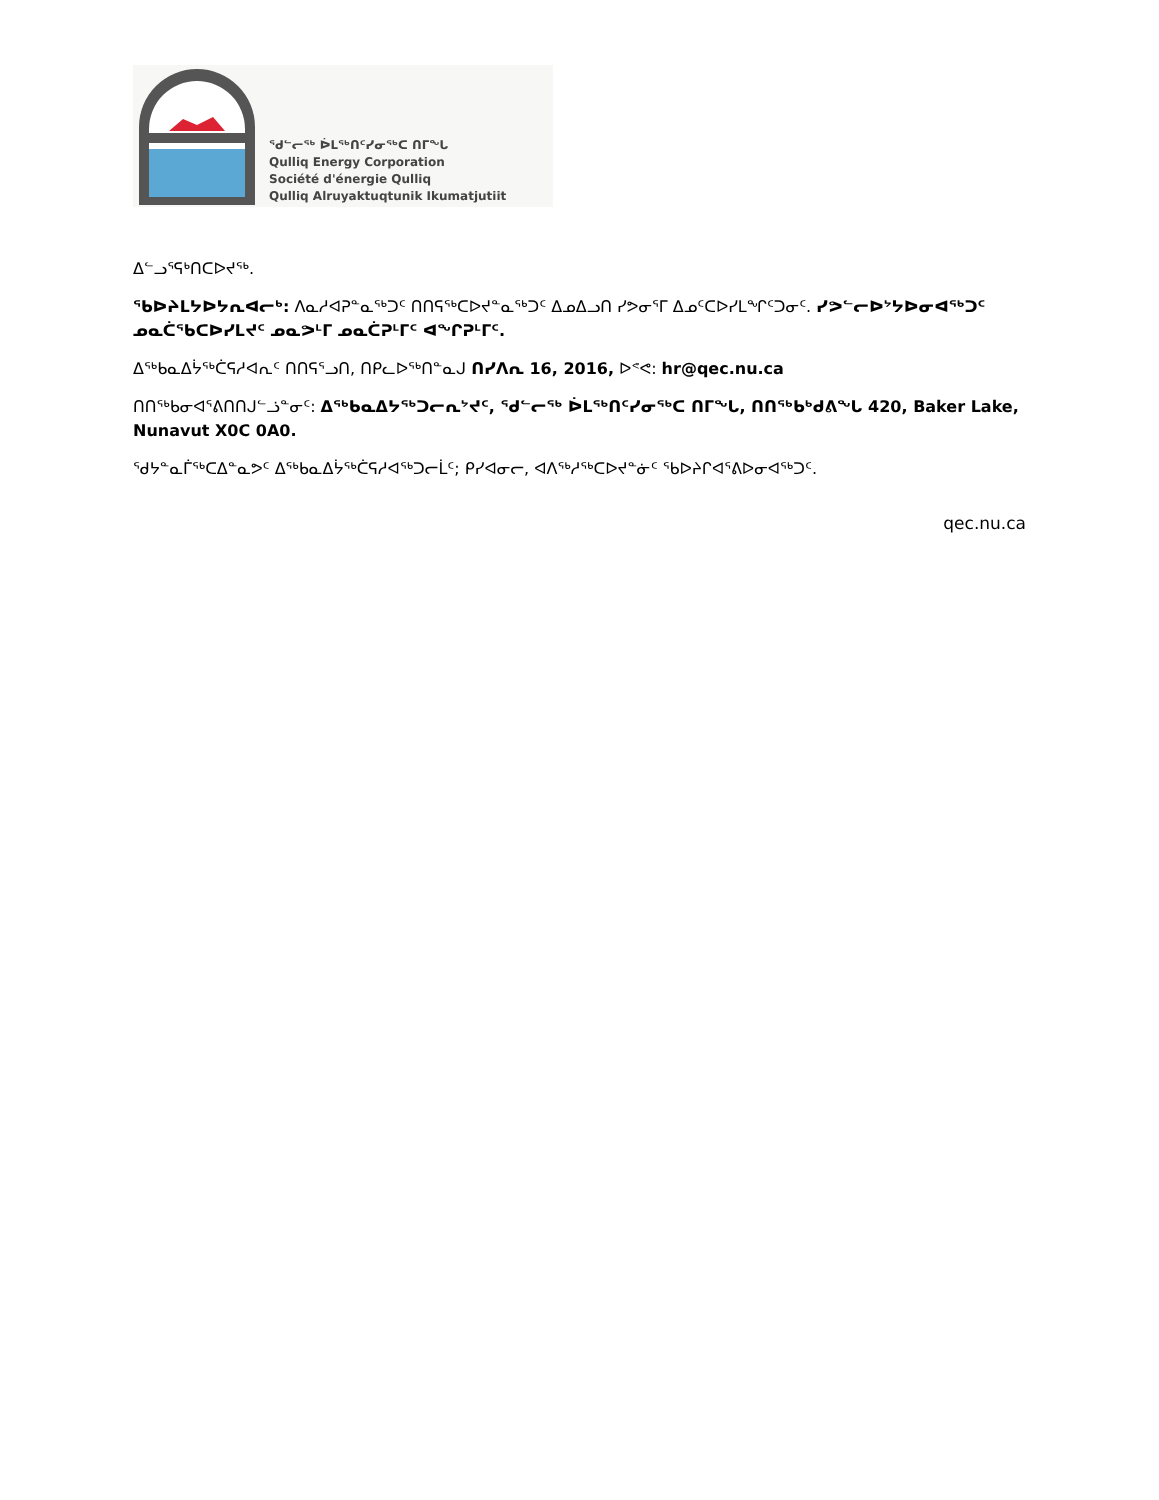ᖁᓪᓕᖅ ᐆᒪᖅᑎᑦᓯᓂᖅᑕ ᑎᒥᖓ
Qulliq Energy Corporation
Société d'énergie Qulliq
Qulliq Alruyaktuqtunik Ikumatjutiit
ᐃᓪᓗᕐᕋᒃᑎᑕᐅᔪᖅ.
ᖃᐅᔨᒪᔭᐅᔭᕆᐊᓕᒃ: ᐱᓇᓱᐊᕈᓐᓇᖅᑐᑦ ᑎᑎᕋᖅᑕᐅᔪᓐᓇᖅᑐᑦ ᐃᓄᐃᓗᑎ ᓯᕗᓂᕐᒥ ᐃᓄᑦᑕᐅᓯᒪᖏᑦᑐᓂᑦ. ᓯᕗᓪᓕᐅᔾᔭᐅᓂᐊᖅᑐᑦ ᓄᓇᑖᖃᑕᐅᓯᒪᔪᑦ ᓄᓇᕗᒻᒥ ᓄᓇᑖᕈᒻᒥᑦ ᐊᖏᕈᒻᒥᑦ.
ᐃᖅᑲᓇᐃᔮᖅᑖᕋᓱᐊᕆᑦ ᑎᑎᕋᕐᓗᑎ, ᑎᑭᓚᐅᖅᑎᓐᓇᒍ ᑎᓯᐱᕆ 16, 2016, ᐅᕝᕙ: hr@qec.nu.ca
ᑎᑎᖅᑲᓂᐊᕐᕕᑎᑎᒍᓪᓘᓐᓂᑦ: ᐃᖅᑲᓇᐃᔭᖅᑐᓕᕆᔾᔪᑦ, ᖁᓪᓕᖅ ᐆᒪᖅᑎᑦᓯᓂᖅᑕ ᑎᒥᖓ, ᑎᑎᖅᑲᒃᑯᕕᖓ 420, Baker Lake, Nunavut X0C 0A0.
ᖁᔭᓐᓇᒦᖅᑕᐃᓐᓇᕗᑦ ᐃᖅᑲᓇᐃᔮᖅᑖᕋᓱᐊᖅᑐᓕᒫᑦ; ᑭᓯᐊᓂᓕ, ᐊᐱᖅᓱᖅᑕᐅᔪᓐᓃᑦ ᖃᐅᔨᒋᐊᕐᕕᐅᓂᐊᖅᑐᑦ.
qec.nu.ca